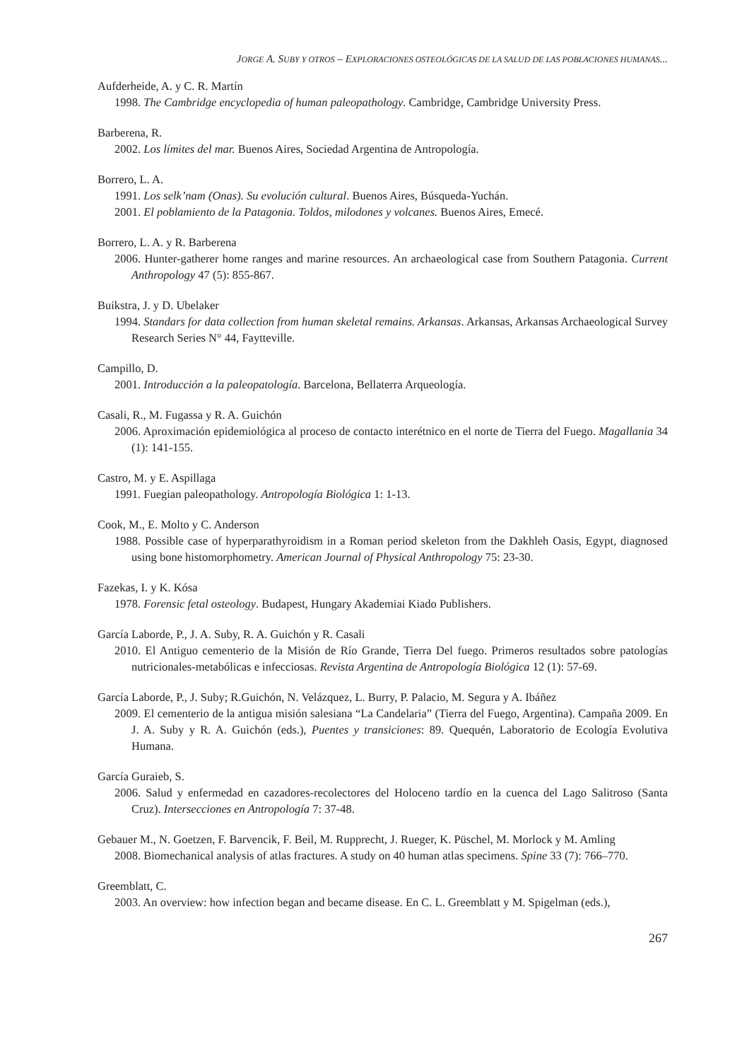JORGE A. SUBY Y OTROS – EXPLORACIONES OSTEOLÓGICAS DE LA SALUD DE LAS POBLACIONES HUMANAS...
Aufderheide, A. y C. R. Martín
1998. The Cambridge encyclopedia of human paleopathology. Cambridge, Cambridge University Press.
Barberena, R.
2002. Los límites del mar. Buenos Aires, Sociedad Argentina de Antropología.
Borrero, L. A.
1991. Los selk’nam (Onas). Su evolución cultural. Buenos Aires, Búsqueda-Yuchán.
2001. El poblamiento de la Patagonia. Toldos, milodones y volcanes. Buenos Aires, Emecé.
Borrero, L. A. y R. Barberena
2006. Hunter-gatherer home ranges and marine resources. An archaeological case from Southern Patagonia. Current Anthropology 47 (5): 855-867.
Buikstra, J. y D. Ubelaker
1994. Standars for data collection from human skeletal remains. Arkansas. Arkansas, Arkansas Archaeological Survey Research Series N° 44, Faytteville.
Campillo, D.
2001. Introducción a la paleopatología. Barcelona, Bellaterra Arqueología.
Casali, R., M. Fugassa y R. A. Guichón
2006. Aproximación epidemiológica al proceso de contacto interétnico en el norte de Tierra del Fuego. Magallania 34 (1): 141-155.
Castro, M. y E. Aspillaga
1991. Fuegian paleopathology. Antropología Biológica 1: 1-13.
Cook, M., E. Molto y C. Anderson
1988. Possible case of hyperparathyroidism in a Roman period skeleton from the Dakhleh Oasis, Egypt, diagnosed using bone histomorphometry. American Journal of Physical Anthropology 75: 23-30.
Fazekas, I. y K. Kósa
1978. Forensic fetal osteology. Budapest, Hungary Akademiai Kiado Publishers.
García Laborde, P., J. A. Suby, R. A. Guichón y R. Casali
2010. El Antiguo cementerio de la Misión de Río Grande, Tierra Del fuego. Primeros resultados sobre patologías nutricionales-metabólicas e infecciosas. Revista Argentina de Antropología Biológica 12 (1): 57-69.
García Laborde, P., J. Suby; R.Guichón, N. Velázquez, L. Burry, P. Palacio, M. Segura y A. Ibáñez
2009. El cementerio de la antigua misión salesiana “La Candelaria” (Tierra del Fuego, Argentina). Campaña 2009. En J. A. Suby y R. A. Guichón (eds.), Puentes y transiciones: 89. Quequén, Laboratorio de Ecología Evolutiva Humana.
García Guraieb, S.
2006. Salud y enfermedad en cazadores-recolectores del Holoceno tardío en la cuenca del Lago Salitroso (Santa Cruz). Intersecciones en Antropología 7: 37-48.
Gebauer M., N. Goetzen, F. Barvencik, F. Beil, M. Rupprecht, J. Rueger, K. Püschel, M. Morlock y M. Amling
2008. Biomechanical analysis of atlas fractures. A study on 40 human atlas specimens. Spine 33 (7): 766–770.
Greemblatt, C.
2003. An overview: how infection began and became disease. En C. L. Greemblatt y M. Spigelman (eds.),
267